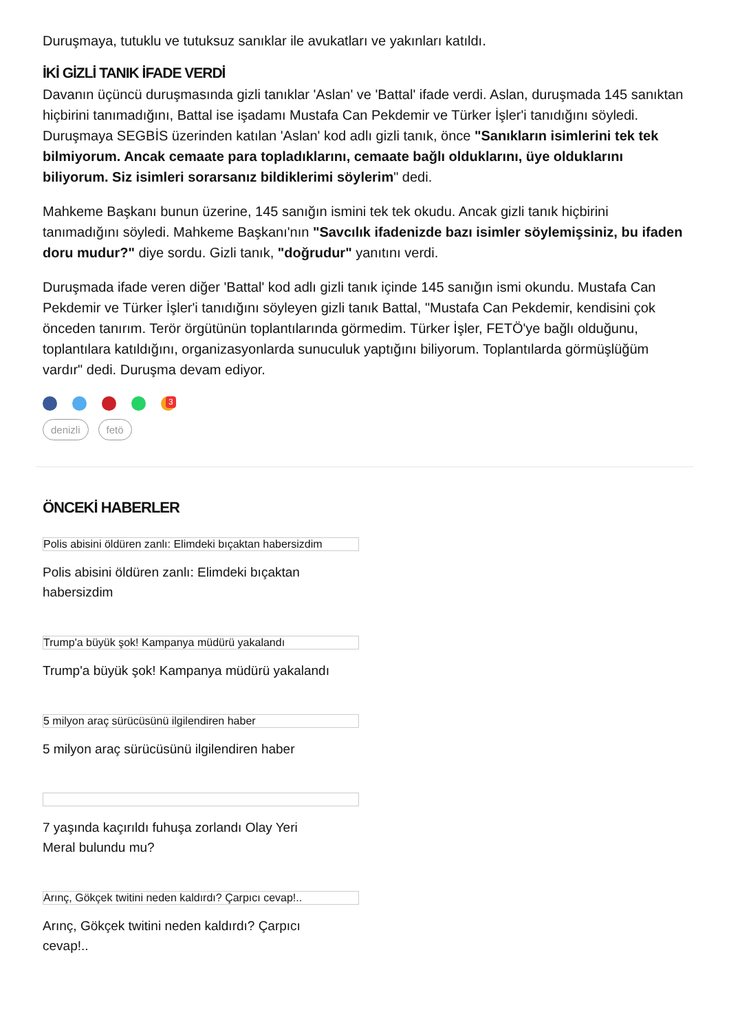Duruşmaya, tutuklu ve tutuksuz sanıklar ile avukatları ve yakınları katıldı.
İKİ GİZLİ TANIK İFADE VERDİ
Davanın üçüncü duruşmasında gizli tanıklar 'Aslan' ve 'Battal' ifade verdi. Aslan, duruşmada 145 sanıktan hiçbirini tanımadığını, Battal ise işadamı Mustafa Can Pekdemir ve Türker İşler'i tanıdığını söyledi. Duruşmaya SEGBİS üzerinden katılan 'Aslan' kod adlı gizli tanık, önce "Sanıkların isimlerini tek tek bilmiyorum. Ancak cemaate para topladıklarını, cemaate bağlı olduklarını, üye olduklarını biliyorum. Siz isimleri sorarsanız bildiklerimi söylerim" dedi.
Mahkeme Başkanı bunun üzerine, 145 sanığın ismini tek tek okudu. Ancak gizli tanık hiçbirini tanımadığını söyledi. Mahkeme Başkanı'nın "Savcılık ifadenizde bazı isimler söylemişsiniz, bu ifaden doru mudur?" diye sordu. Gizli tanık, "doğrudur" yanıtını verdi.
Duruşmada ifade veren diğer 'Battal' kod adlı gizli tanık içinde 145 sanığın ismi okundu. Mustafa Can Pekdemir ve Türker İşler'i tanıdığını söyleyen gizli tanık Battal, "Mustafa Can Pekdemir, kendisini çok önceden tanırım. Terör örgütünün toplantılarında görmedim. Türker İşler, FETÖ'ye bağlı olduğunu, toplantılara katıldığını, organizasyonlarda sunuculuk yaptığını biliyorum. Toplantılarda görmüşlüğüm vardır" dedi. Duruşma devam ediyor.
3
denizli fetö
ÖNCEKİ HABERLER
Polis abisini öldüren zanlı: Elimdeki bıçaktan habersizdim
Polis abisini öldüren zanlı: Elimdeki bıçaktan habersizdim
Trump'a büyük şok! Kampanya müdürü yakalandı
Trump'a büyük şok! Kampanya müdürü yakalandı
5 milyon araç sürücüsünü ilgilendiren haber
5 milyon araç sürücüsünü ilgilendiren haber
7 yaşında kaçırıldı fuhuşa zorlandı Olay Yeri Meral bulundu mu?
Arınç, Gökçek twitini neden kaldırdı? Çarpıcı cevap!..
Arınç, Gökçek twitini neden kaldırdı? Çarpıcı cevap!..